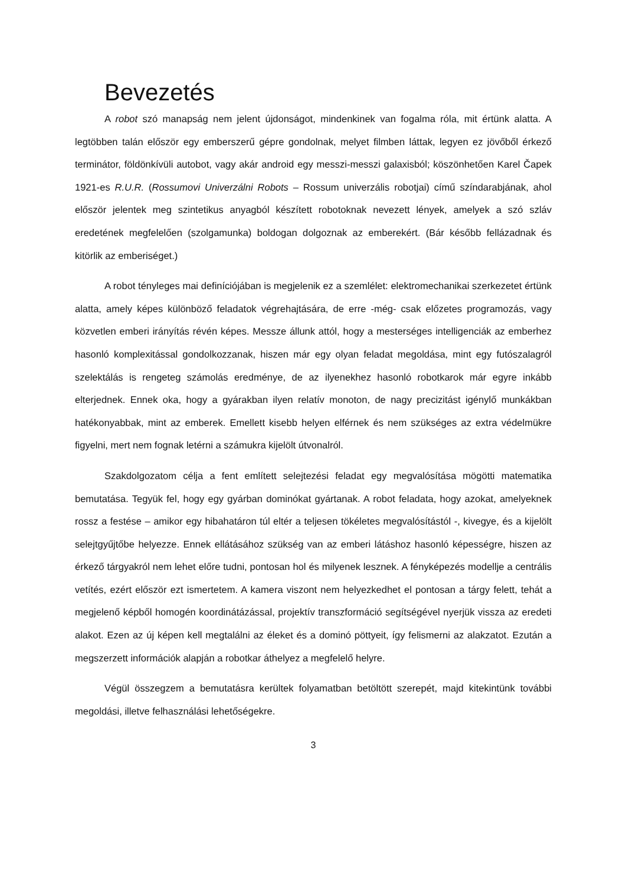Bevezetés
A robot szó manapság nem jelent újdonságot, mindenkinek van fogalma róla, mit értünk alatta. A legtöbben talán először egy emberszerű gépre gondolnak, melyet filmben láttak, legyen ez jövőből érkező terminátor, földönkívüli autobot, vagy akár android egy messzi-messzi galaxisból; köszönhetően Karel Čapek 1921-es R.U.R. (Rossumovi Univerzálni Robots – Rossum univerzális robotjai) című színdarabjának, ahol először jelentek meg szintetikus anyagból készített robotoknak nevezett lények, amelyek a szó szláv eredetének megfelelően (szolgamunka) boldogan dolgoznak az emberekért. (Bár később fellázadnak és kitörlik az emberiséget.)
A robot tényleges mai definíciójában is megjelenik ez a szemlélet: elektromechanikai szerkezetet értünk alatta, amely képes különböző feladatok végrehajtására, de erre -még- csak előzetes programozás, vagy közvetlen emberi irányítás révén képes. Messze állunk attól, hogy a mesterséges intelligenciák az emberhez hasonló komplexitással gondolkozzanak, hiszen már egy olyan feladat megoldása, mint egy futószalagról szelektálás is rengeteg számolás eredménye, de az ilyenekhez hasonló robotkarok már egyre inkább elterjednek. Ennek oka, hogy a gyárakban ilyen relatív monoton, de nagy precizitást igénylő munkákban hatékonyabbak, mint az emberek. Emellett kisebb helyen elférnek és nem szükséges az extra védelmükre figyelni, mert nem fognak letérni a számukra kijelölt útvonalról.
Szakdolgozatom célja a fent említett selejtezési feladat egy megvalósítása mögötti matematika bemutatása. Tegyük fel, hogy egy gyárban dominókat gyártanak. A robot feladata, hogy azokat, amelyeknek rossz a festése – amikor egy hibahatáron túl eltér a teljesen tökéletes megvalósítástól -, kivegye, és a kijelölt selejtgyűjtőbe helyezze. Ennek ellátásához szükség van az emberi látáshoz hasonló képességre, hiszen az érkező tárgyakról nem lehet előre tudni, pontosan hol és milyenek lesznek. A fényképezés modellje a centrális vetítés, ezért először ezt ismertetem. A kamera viszont nem helyezkedhet el pontosan a tárgy felett, tehát a megjelenő képből homogén koordinátázással, projektív transzformáció segítségével nyerjük vissza az eredeti alakot. Ezen az új képen kell megtalálni az éleket és a dominó pöttyeit, így felismerni az alakzatot. Ezután a megszerzett információk alapján a robotkar áthelyez a megfelelő helyre.
Végül összegzem a bemutatásra kerültek folyamatban betöltött szerepét, majd kitekintünk további megoldási, illetve felhasználási lehetőségekre.
3